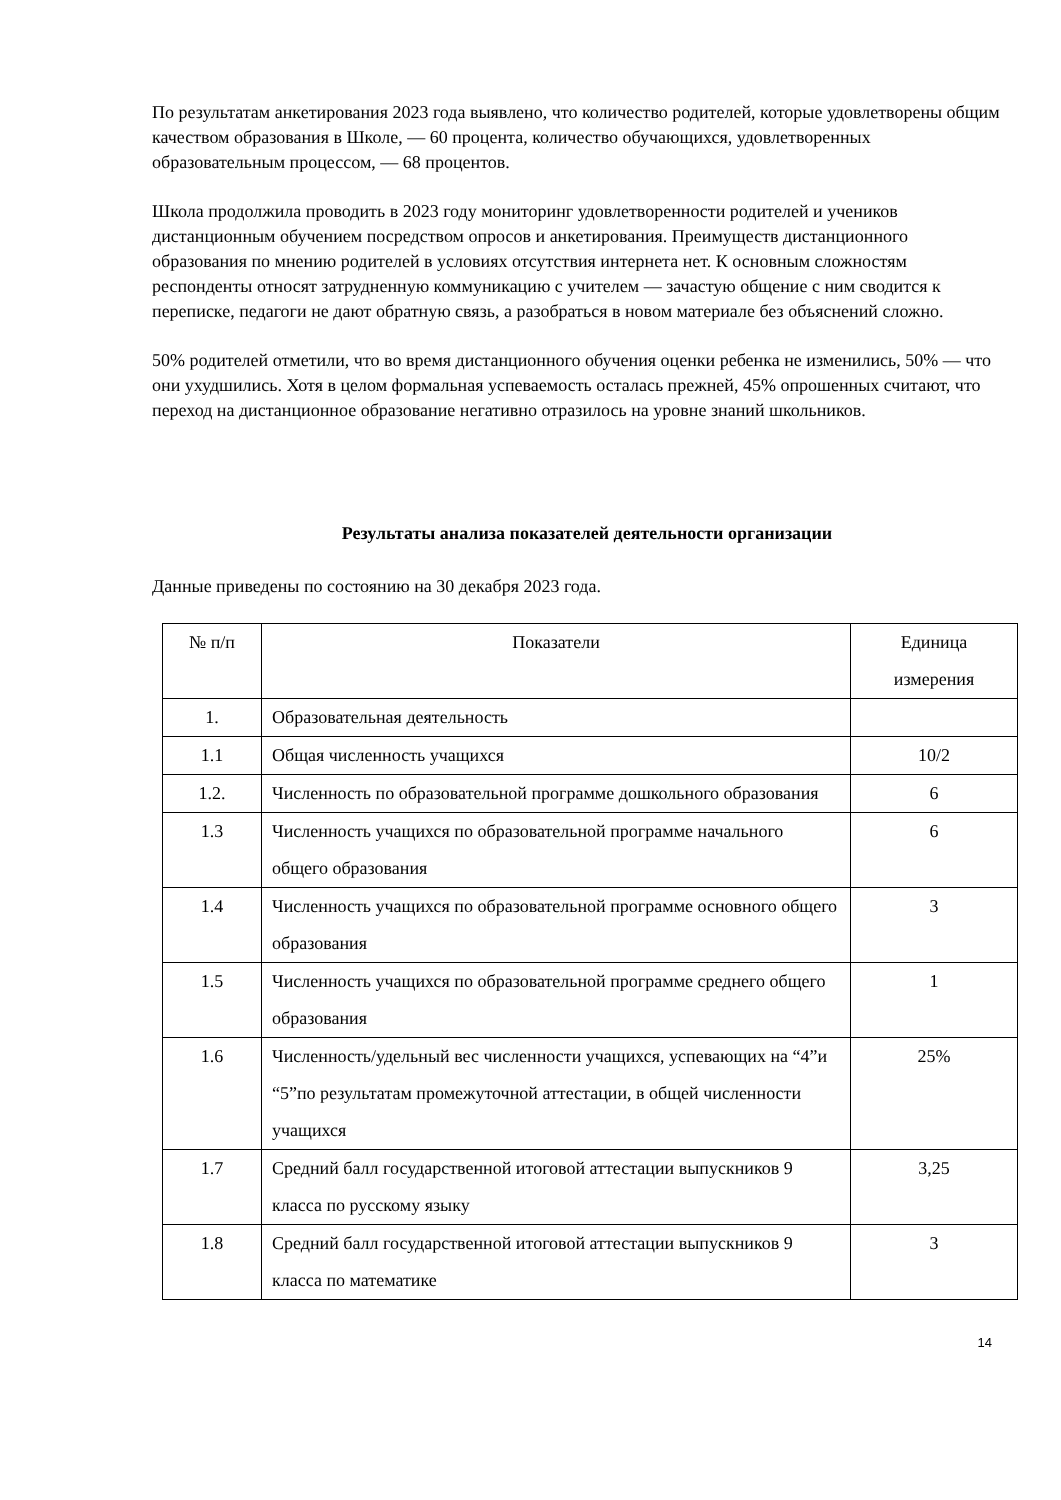По результатам анкетирования 2023 года выявлено, что количество родителей, которые удовлетворены общим качеством образования в Школе, — 60 процента, количество обучающихся, удовлетворенных образовательным процессом, — 68 процентов.
Школа продолжила проводить в 2023 году мониторинг удовлетворенности родителей и учеников дистанционным обучением посредством опросов и анкетирования. Преимуществ дистанционного образования по мнению родителей в условиях отсутствия интернета нет. К основным сложностям респонденты относят затрудненную коммуникацию с учителем — зачастую общение с ним сводится к переписке, педагоги не дают обратную связь, а разобраться в новом материале без объяснений сложно.
50% родителей отметили, что во время дистанционного обучения оценки ребенка не изменились, 50% — что они ухудшились. Хотя в целом формальная успеваемость осталась прежней, 45% опрошенных считают, что переход на дистанционное образование негативно отразилось на уровне знаний школьников.
Результаты анализа показателей деятельности организации
Данные приведены по состоянию на 30 декабря 2023 года.
| № п/п | Показатели | Единица измерения |
| --- | --- | --- |
| 1. | Образовательная деятельность | |
| 1.1 | Общая численность учащихся | 10/2 |
| 1.2. | Численность по образовательной программе дошкольного образования | 6 |
| 1.3 | Численность учащихся по образовательной программе начального общего образования | 6 |
| 1.4 | Численность учащихся по образовательной программе основного общего образования | 3 |
| 1.5 | Численность учащихся по образовательной программе среднего общего образования | 1 |
| 1.6 | Численность/удельный вес численности учащихся, успевающих на “4”и “5”по результатам промежуточной аттестации, в общей численности учащихся | 25% |
| 1.7 | Средний балл государственной итоговой аттестации выпускников 9 класса по русскому языку | 3,25 |
| 1.8 | Средний балл государственной итоговой аттестации выпускников 9 класса по математике | 3 |
14